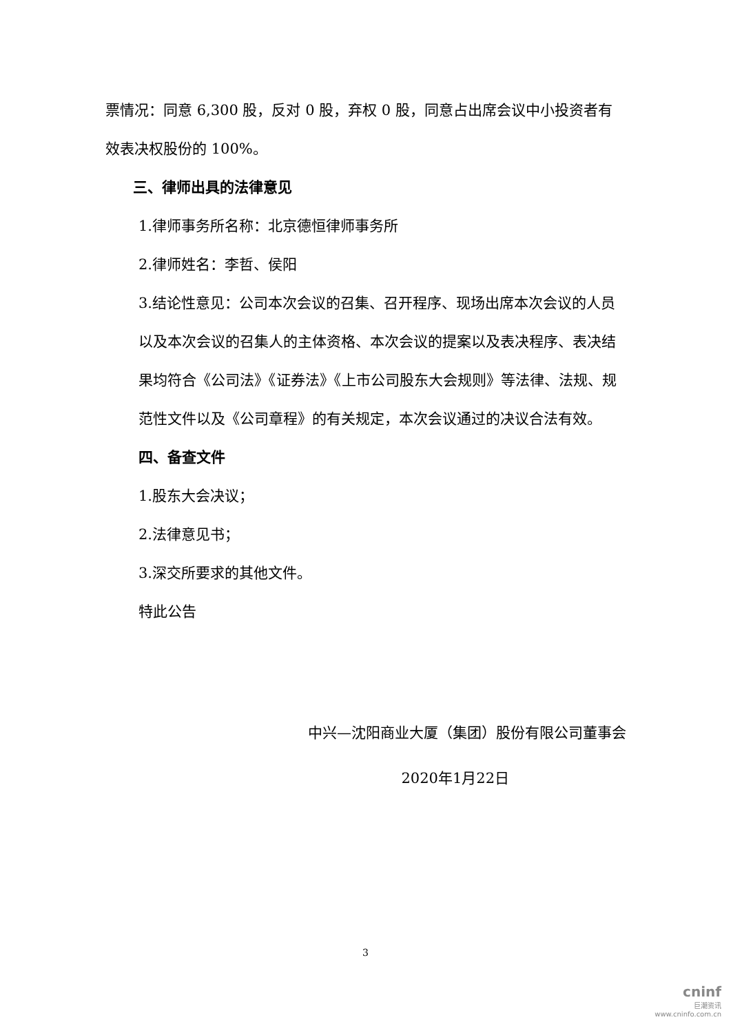票情况：同意 6,300 股，反对 0 股，弃权 0 股，同意占出席会议中小投资者有效表决权股份的 100%。
三、律师出具的法律意见
1.律师事务所名称：北京德恒律师事务所
2.律师姓名：李哲、侯阳
3.结论性意见：公司本次会议的召集、召开程序、现场出席本次会议的人员以及本次会议的召集人的主体资格、本次会议的提案以及表决程序、表决结果均符合《公司法》《证券法》《上市公司股东大会规则》等法律、法规、规范性文件以及《公司章程》的有关规定，本次会议通过的决议合法有效。
四、备查文件
1.股东大会决议；
2.法律意见书；
3.深交所要求的其他文件。
特此公告
中兴—沈阳商业大厦（集团）股份有限公司董事会
2020年1月22日
3
cninf
巨潮资讯
www.cninfo.com.cn